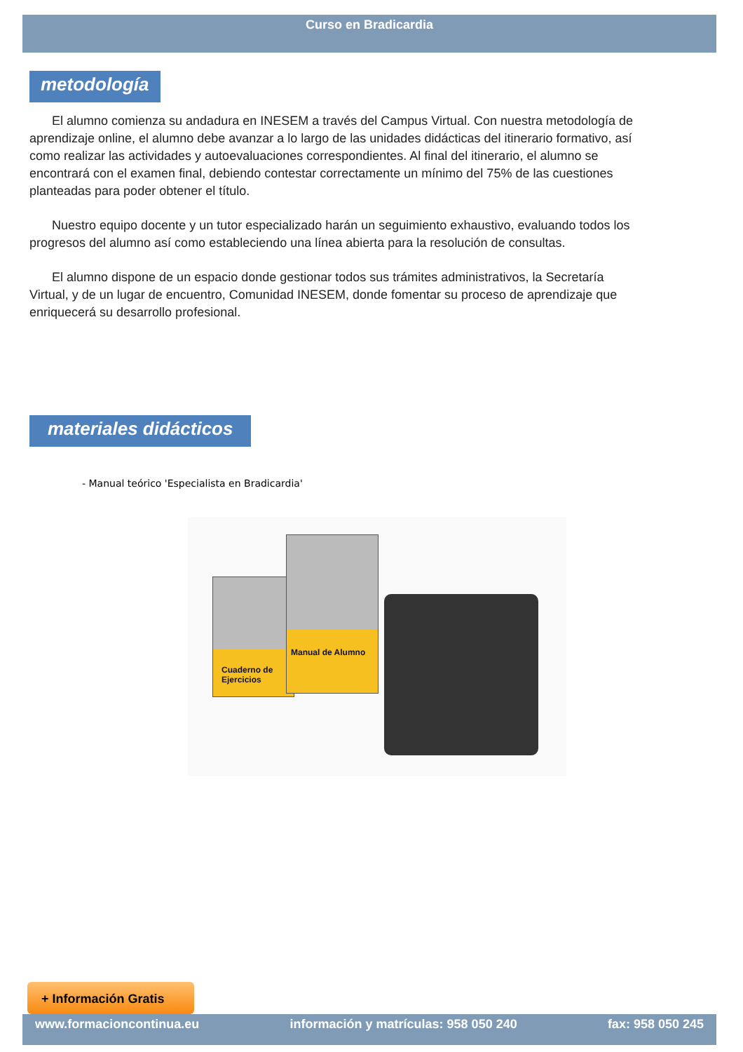Curso en Bradicardia
metodología
El alumno comienza su andadura en INESEM a través del Campus Virtual. Con nuestra metodología de aprendizaje online, el alumno debe avanzar a lo largo de las unidades didácticas del itinerario formativo, así como realizar las actividades y autoevaluaciones correspondientes. Al final del itinerario, el alumno se encontrará con el examen final, debiendo contestar correctamente un mínimo del 75% de las cuestiones planteadas para poder obtener el título.
Nuestro equipo docente y un tutor especializado harán un seguimiento exhaustivo, evaluando todos los progresos del alumno así como estableciendo una línea abierta para la resolución de consultas.
El alumno dispone de un espacio donde gestionar todos sus trámites administrativos, la Secretaría Virtual, y de un lugar de encuentro, Comunidad INESEM, donde fomentar su proceso de aprendizaje que enriquecerá su desarrollo profesional.
materiales didácticos
- Manual teórico 'Especialista en Bradicardia'
Cuaderno de Ejercicios
Manual de Alumno
+ Información Gratis
www.formacioncontinua.eu información y matrículas: 958 050 240 fax: 958 050 245